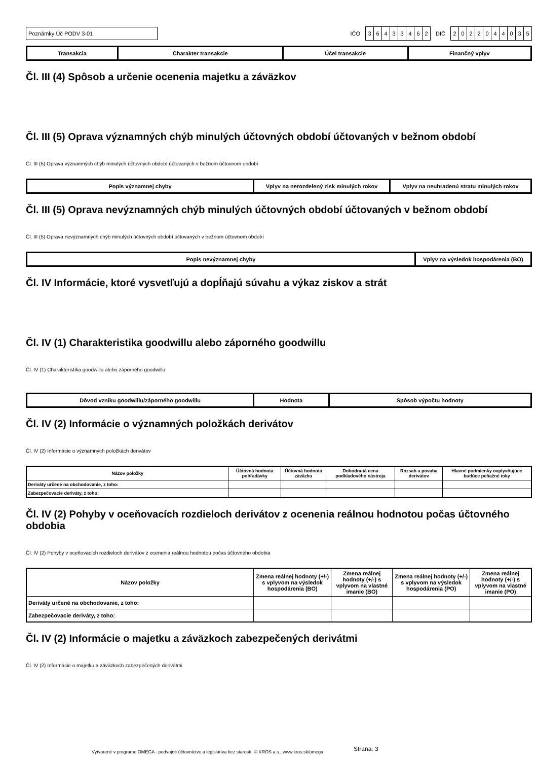Poznámky Úč PODV 3-01
IČO
36433462
DIČ
2022044035
| Transakcia | Charakter transakcie | Účel transakcie | Finančný vplyv |
| --- | --- | --- | --- |
Čl. III (4) Spôsob a určenie ocenenia majetku a záväzkov
Čl. III (5) Oprava významných chýb minulých účtovných období účtovaných v bežnom období
Čl. III (5) Oprava významných chýb minulých účtovných období účtovaných v bežnom účtovnom období
| Popis významnej chyby | Vplyv na nerozdelený zisk minulých rokov | Vplyv na neuhradenú stratu minulých rokov |
| --- | --- | --- |
Čl. III (5) Oprava nevýznamných chýb minulých účtovných období účtovaných v bežnom období
Čl. III (5) Oprava nevýznamných chýb minulých účtovných období účtovaných v bežnom účtovnom období
| Popis nevýznamnej chyby | Vplyv na výsledok hospodárenia (BO) |
| --- | --- |
Čl. IV Informácie, ktoré vysvetľujú a dopĺňajú súvahu a výkaz ziskov a strát
Čl. IV (1) Charakteristika goodwillu alebo záporného goodwillu
Čl. IV (1) Charakteristika goodwillu alebo záporného goodwillu
| Dôvod vzniku goodwillu/záporného goodwillu | Hodnota | Spôsob výpočtu hodnoty |
| --- | --- | --- |
Čl. IV (2) Informácie o významných položkách derivátov
Čl. IV (2) Informácie o významných položkách derivátov
| Názov položky | Účtovná hodnota pohľadávky | Účtovná hodnota záväzku | Dohodnutá cena podkladového nástroja | Rozsah a povaha derivátov | Hlavné podmienky ovplyvňujúce budúce peňažné toky |
| --- | --- | --- | --- | --- | --- |
| Deriváty určené na obchodovanie, z toho: | | | | | |
| Zabezpečovacie deriváty, z toho: | | | | | |
Čl. IV (2) Pohyby v oceňovacích rozdieloch derivátov z ocenenia reálnou hodnotou počas účtovného obdobia
Čl. IV (2) Pohyby v oceňovacích rozdieloch derivátov z ocenenia reálnou hodnotou počas účtovného obdobia
| Názov položky | Zmena reálnej hodnoty (+/-) s vplyvom na výsledok hospodárenia (BO) | Zmena reálnej hodnoty (+/-) s vplyvom na vlastné imanie (BO) | Zmena reálnej hodnoty (+/-) s vplyvom na výsledok hospodárenia (PO) | Zmena reálnej hodnoty (+/-) s vplyvom na vlastné imanie (PO) |
| --- | --- | --- | --- | --- |
| Deriváty určené na obchodovanie, z toho: | | | | |
| Zabezpečovacie deriváty, z toho: | | | | |
Čl. IV (2) Informácie o majetku a záväzkoch zabezpečených derivátmi
Čl. IV (2) Informácie o majetku a záväzkoch zabezpečených derivátmi
Vytvorené v programe OMEGA - podvojné účtovníctvo a legislatíva bez starostí. © KROS a.s., www.kros.sk/omega Strana: 3